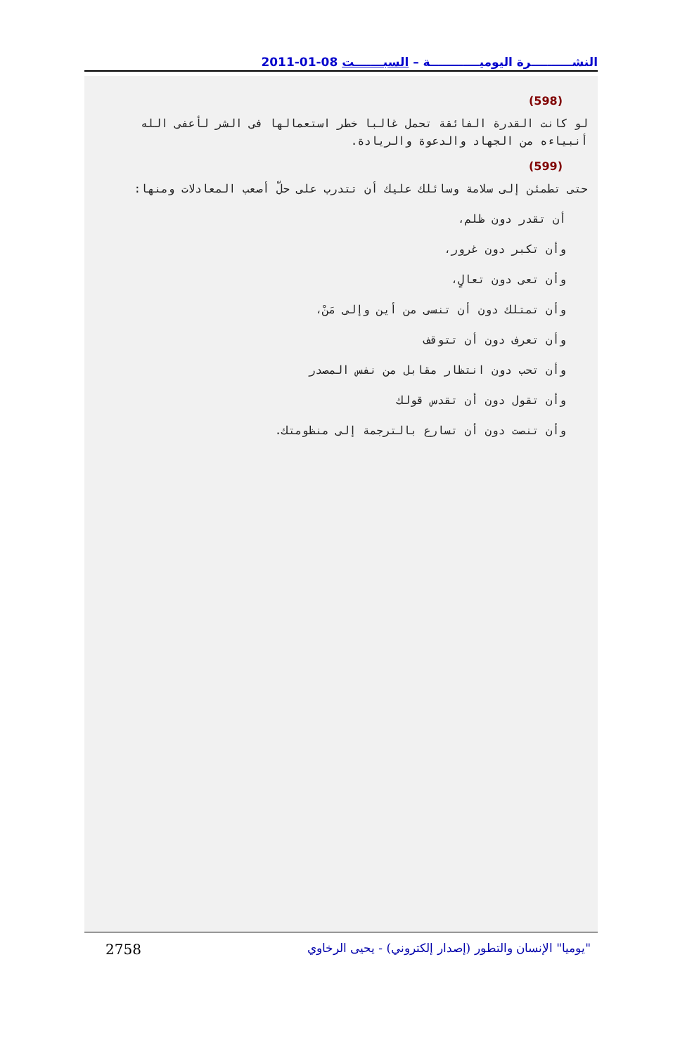النشــــــــــرة اليوميــــــــــــة – السبـــــــت 08-01-2011
(598)
لو كانت القدرة الفائقة تحمل غالبا خطر استعمالها فى الشر لأعفى الله أنبياءه من الجهاد والدعوة والريادة.
(599)
حتى تطمئن إلى سلامة وسائلك عليك أن تتدرب على حلّ أصعب المعادلات ومنها:
أن تقدر دون ظلم،
وأن تكبر دون غرور،
وأن تعى دون تعالٍ،
وأن تمتلك دون أن تنسى من أين وإلى مَنْ،
وأن تعرف دون أن تتوقف
وأن تحب دون انتظار مقابل من نفس المصدر
وأن تقول دون أن تقدس قولك
وأن تنصت دون أن تسارع بالترجمة إلى منظومتك.
"يوميا" الإنسان والتطور (إصدار إلكتروني) - يحيى الرخاوي 2758